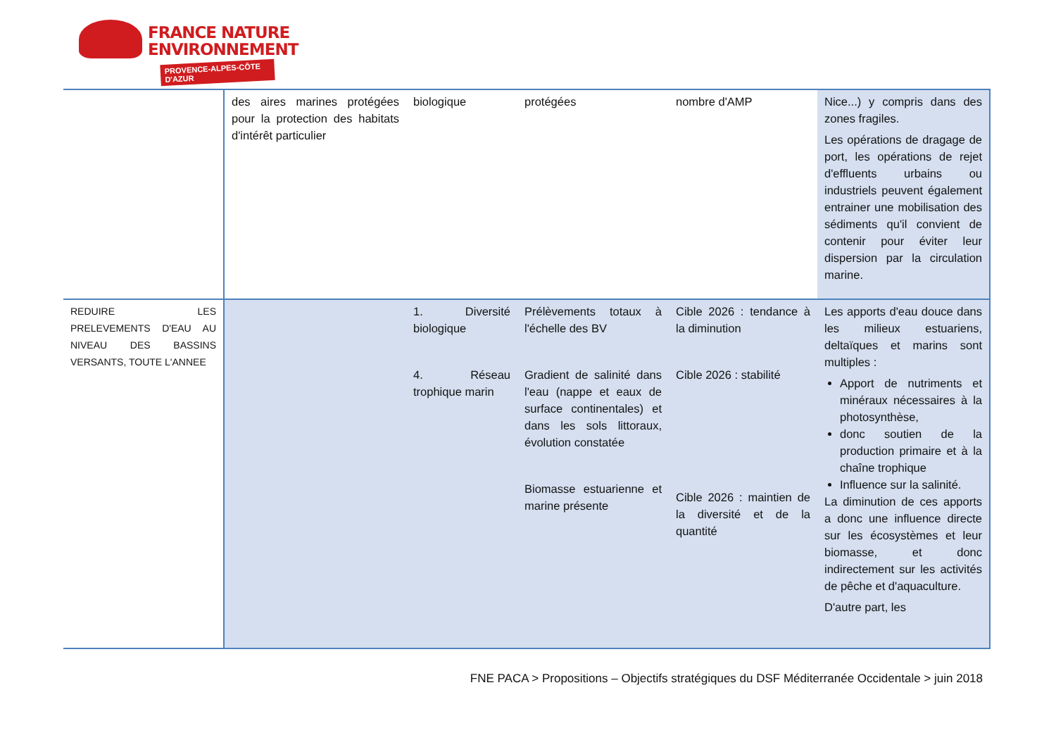FRANCE NATURE
ENVIRONNEMENT
PROVENCE-ALPES-CÔTE D'AZUR
| | des aires marines protégées pour la protection des habitats d'intérêt particulier | biologique | protégées | nombre d'AMP | Nice...) y compris dans des zones fragiles. Les opérations de dragage de port, les opérations de rejet d'effluents urbains ou industriels peuvent également entrainer une mobilisation des sédiments qu'il convient de contenir pour éviter leur dispersion par la circulation marine. |
| REDUIRE LES PRELEVEMENTS D'EAU AU NIVEAU DES BASSINS VERSANTS, TOUTE L'ANNEE | | 1. Diversité biologique 4. Réseau trophique marin | Prélèvements totaux à l'échelle des BV Gradient de salinité dans l'eau (nappe et eaux de surface continentales) et dans les sols littoraux, évolution constatée Biomasse estuarienne et marine présente | Cible 2026 : tendance à la diminution Cible 2026 : stabilité Cible 2026 : maintien de la diversité et de la quantité | Les apports d'eau douce dans les milieux estuariens, deltaïques et marins sont multiples : Apport de nutriments et minéraux nécessaires à la photosynthèse, donc soutien de la production primaire et à la chaîne trophique Influence sur la salinité. La diminution de ces apports a donc une influence directe sur les écosystèmes et leur biomasse, et donc indirectement sur les activités de pêche et d'aquaculture. D'autre part, les |
FNE PACA > Propositions – Objectifs stratégiques du DSF Méditerranée Occidentale > juin 2018